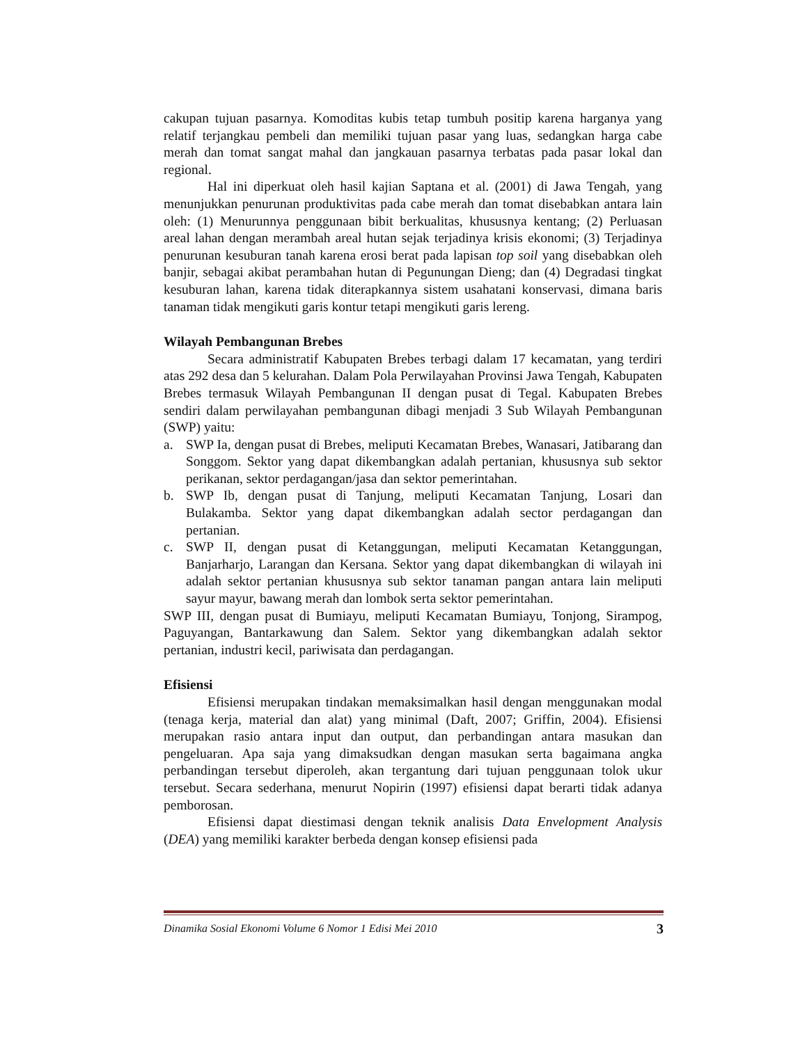cakupan tujuan pasarnya. Komoditas kubis tetap tumbuh positip karena harganya yang relatif terjangkau pembeli dan memiliki tujuan pasar yang luas, sedangkan harga cabe merah dan tomat sangat mahal dan jangkauan pasarnya terbatas pada pasar lokal dan regional.
Hal ini diperkuat oleh hasil kajian Saptana et al. (2001) di Jawa Tengah, yang menunjukkan penurunan produktivitas pada cabe merah dan tomat disebabkan antara lain oleh: (1) Menurunnya penggunaan bibit berkualitas, khususnya kentang; (2) Perluasan areal lahan dengan merambah areal hutan sejak terjadinya krisis ekonomi; (3) Terjadinya penurunan kesuburan tanah karena erosi berat pada lapisan top soil yang disebabkan oleh banjir, sebagai akibat perambahan hutan di Pegunungan Dieng; dan (4) Degradasi tingkat kesuburan lahan, karena tidak diterapkannya sistem usahatani konservasi, dimana baris tanaman tidak mengikuti garis kontur tetapi mengikuti garis lereng.
Wilayah Pembangunan Brebes
Secara administratif Kabupaten Brebes terbagi dalam 17 kecamatan, yang terdiri atas 292 desa dan 5 kelurahan. Dalam Pola Perwilayahan Provinsi Jawa Tengah, Kabupaten Brebes termasuk Wilayah Pembangunan II dengan pusat di Tegal. Kabupaten Brebes sendiri dalam perwilayahan pembangunan dibagi menjadi 3 Sub Wilayah Pembangunan (SWP) yaitu:
a. SWP Ia, dengan pusat di Brebes, meliputi Kecamatan Brebes, Wanasari, Jatibarang dan Songgom. Sektor yang dapat dikembangkan adalah pertanian, khususnya sub sektor perikanan, sektor perdagangan/jasa dan sektor pemerintahan.
b. SWP Ib, dengan pusat di Tanjung, meliputi Kecamatan Tanjung, Losari dan Bulakamba. Sektor yang dapat dikembangkan adalah sector perdagangan dan pertanian.
c. SWP II, dengan pusat di Ketanggungan, meliputi Kecamatan Ketanggungan, Banjarharjo, Larangan dan Kersana. Sektor yang dapat dikembangkan di wilayah ini adalah sektor pertanian khususnya sub sektor tanaman pangan antara lain meliputi sayur mayur, bawang merah dan lombok serta sektor pemerintahan.
SWP III, dengan pusat di Bumiayu, meliputi Kecamatan Bumiayu, Tonjong, Sirampog, Paguyangan, Bantarkawung dan Salem. Sektor yang dikembangkan adalah sektor pertanian, industri kecil, pariwisata dan perdagangan.
Efisiensi
Efisiensi merupakan tindakan memaksimalkan hasil dengan menggunakan modal (tenaga kerja, material dan alat) yang minimal (Daft, 2007; Griffin, 2004). Efisiensi merupakan rasio antara input dan output, dan perbandingan antara masukan dan pengeluaran. Apa saja yang dimaksudkan dengan masukan serta bagaimana angka perbandingan tersebut diperoleh, akan tergantung dari tujuan penggunaan tolok ukur tersebut. Secara sederhana, menurut Nopirin (1997) efisiensi dapat berarti tidak adanya pemborosan.
Efisiensi dapat diestimasi dengan teknik analisis Data Envelopment Analysis (DEA) yang memiliki karakter berbeda dengan konsep efisiensi pada
Dinamika Sosial Ekonomi Volume 6 Nomor 1 Edisi Mei 2010 3